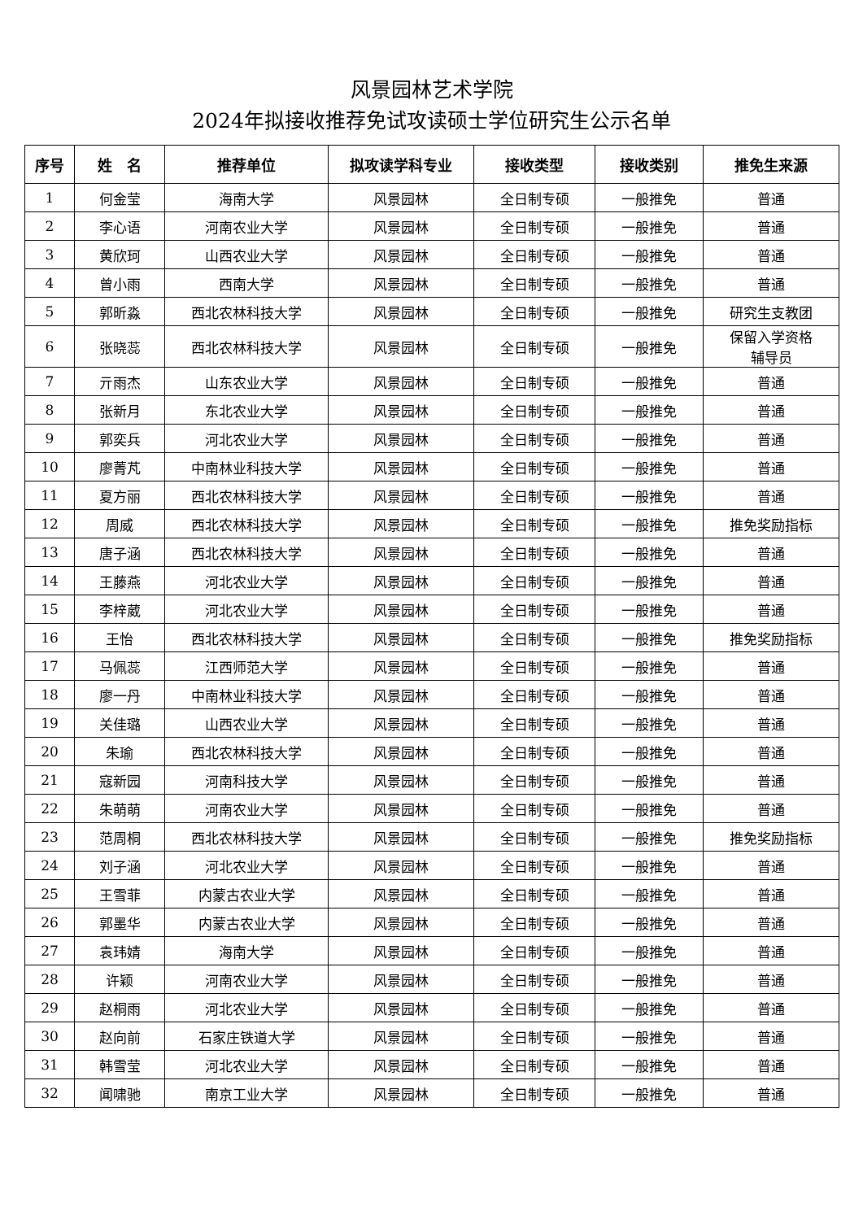风景园林艺术学院
2024年拟接收推荐免试攻读硕士学位研究生公示名单
| 序号 | 姓 名 | 推荐单位 | 拟攻读学科专业 | 接收类型 | 接收类别 | 推免生来源 |
| --- | --- | --- | --- | --- | --- | --- |
| 1 | 何金莹 | 海南大学 | 风景园林 | 全日制专硕 | 一般推免 | 普通 |
| 2 | 李心语 | 河南农业大学 | 风景园林 | 全日制专硕 | 一般推免 | 普通 |
| 3 | 黄欣珂 | 山西农业大学 | 风景园林 | 全日制专硕 | 一般推免 | 普通 |
| 4 | 曾小雨 | 西南大学 | 风景园林 | 全日制专硕 | 一般推免 | 普通 |
| 5 | 郭昕淼 | 西北农林科技大学 | 风景园林 | 全日制专硕 | 一般推免 | 研究生支教团 |
| 6 | 张晓蕊 | 西北农林科技大学 | 风景园林 | 全日制专硕 | 一般推免 | 保留入学资格 辅导员 |
| 7 | 亓雨杰 | 山东农业大学 | 风景园林 | 全日制专硕 | 一般推免 | 普通 |
| 8 | 张新月 | 东北农业大学 | 风景园林 | 全日制专硕 | 一般推免 | 普通 |
| 9 | 郭奕兵 | 河北农业大学 | 风景园林 | 全日制专硕 | 一般推免 | 普通 |
| 10 | 廖菁芃 | 中南林业科技大学 | 风景园林 | 全日制专硕 | 一般推免 | 普通 |
| 11 | 夏方丽 | 西北农林科技大学 | 风景园林 | 全日制专硕 | 一般推免 | 普通 |
| 12 | 周威 | 西北农林科技大学 | 风景园林 | 全日制专硕 | 一般推免 | 推免奖励指标 |
| 13 | 唐子涵 | 西北农林科技大学 | 风景园林 | 全日制专硕 | 一般推免 | 普通 |
| 14 | 王藤燕 | 河北农业大学 | 风景园林 | 全日制专硕 | 一般推免 | 普通 |
| 15 | 李梓葳 | 河北农业大学 | 风景园林 | 全日制专硕 | 一般推免 | 普通 |
| 16 | 王怡 | 西北农林科技大学 | 风景园林 | 全日制专硕 | 一般推免 | 推免奖励指标 |
| 17 | 马佩蕊 | 江西师范大学 | 风景园林 | 全日制专硕 | 一般推免 | 普通 |
| 18 | 廖一丹 | 中南林业科技大学 | 风景园林 | 全日制专硕 | 一般推免 | 普通 |
| 19 | 关佳璐 | 山西农业大学 | 风景园林 | 全日制专硕 | 一般推免 | 普通 |
| 20 | 朱瑜 | 西北农林科技大学 | 风景园林 | 全日制专硕 | 一般推免 | 普通 |
| 21 | 寇新园 | 河南科技大学 | 风景园林 | 全日制专硕 | 一般推免 | 普通 |
| 22 | 朱萌萌 | 河南农业大学 | 风景园林 | 全日制专硕 | 一般推免 | 普通 |
| 23 | 范周桐 | 西北农林科技大学 | 风景园林 | 全日制专硕 | 一般推免 | 推免奖励指标 |
| 24 | 刘子涵 | 河北农业大学 | 风景园林 | 全日制专硕 | 一般推免 | 普通 |
| 25 | 王雪菲 | 内蒙古农业大学 | 风景园林 | 全日制专硕 | 一般推免 | 普通 |
| 26 | 郭墨华 | 内蒙古农业大学 | 风景园林 | 全日制专硕 | 一般推免 | 普通 |
| 27 | 袁玮婧 | 海南大学 | 风景园林 | 全日制专硕 | 一般推免 | 普通 |
| 28 | 许颖 | 河南农业大学 | 风景园林 | 全日制专硕 | 一般推免 | 普通 |
| 29 | 赵桐雨 | 河北农业大学 | 风景园林 | 全日制专硕 | 一般推免 | 普通 |
| 30 | 赵向前 | 石家庄铁道大学 | 风景园林 | 全日制专硕 | 一般推免 | 普通 |
| 31 | 韩雪莹 | 河北农业大学 | 风景园林 | 全日制专硕 | 一般推免 | 普通 |
| 32 | 闻啸驰 | 南京工业大学 | 风景园林 | 全日制专硕 | 一般推免 | 普通 |